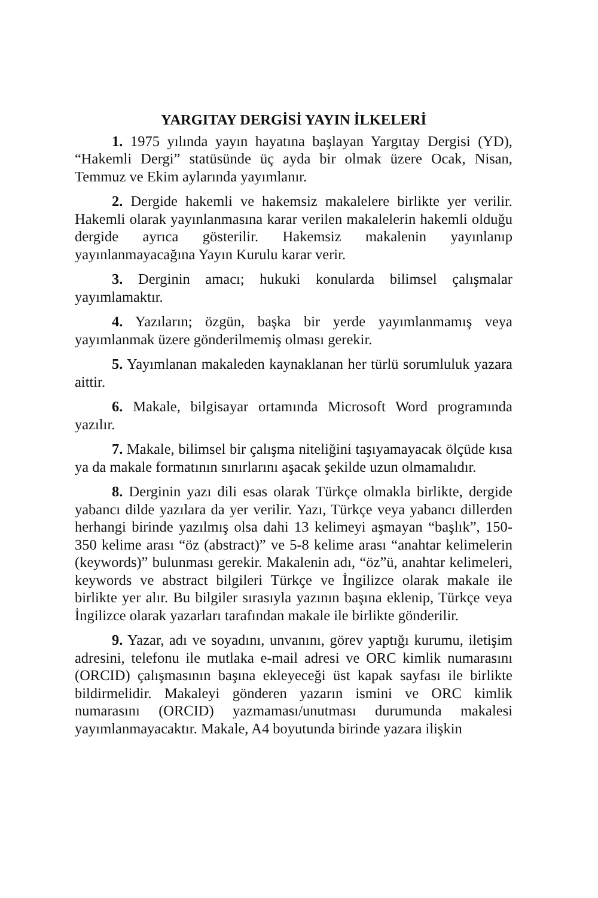YARGITAY DERGİSİ YAYIN İLKELERİ
1. 1975 yılında yayın hayatına başlayan Yargıtay Dergisi (YD), “Hakemli Dergi” statüsünde üç ayda bir olmak üzere Ocak, Nisan, Temmuz ve Ekim aylarında yayımlanır.
2. Dergide hakemli ve hakemsiz makalelere birlikte yer verilir. Hakemli olarak yayınlanmasına karar verilen makalelerin hakemli olduğu dergide ayrıca gösterilir. Hakemsiz makalenin yayınlanıp yayınlanmayacağına Yayın Kurulu karar verir.
3. Derginin amacı; hukuki konularda bilimsel çalışmalar yayımlamaktır.
4. Yazıların; özgün, başka bir yerde yayımlanmamış veya yayımlanmak üzere gönderilmemiş olması gerekir.
5. Yayımlanan makaleden kaynaklanan her türlü sorumluluk yazara aittir.
6. Makale, bilgisayar ortamında Microsoft Word programında yazılır.
7. Makale, bilimsel bir çalışma niteliğini taşıyamayacak ölçüde kısa ya da makale formatının sınırlarını aşacak şekilde uzun olmamalıdır.
8. Derginin yazı dili esas olarak Türkçe olmakla birlikte, dergide yabancı dilde yazılara da yer verilir. Yazı, Türkçe veya yabancı dillerden herhangi birinde yazılmış olsa dahi 13 kelimeyi aşmayan “başlık”, 150-350 kelime arası “öz (abstract)” ve 5-8 kelime arası “anahtar kelimelerin (keywords)” bulunması gerekir. Makalenin adı, “öz”ü, anahtar kelimeleri, keywords ve abstract bilgileri Türkçe ve İngilizce olarak makale ile birlikte yer alır. Bu bilgiler sırasıyla yazının başına eklenip, Türkçe veya İngilizce olarak yazarları tarafından makale ile birlikte gönderilir.
9. Yazar, adı ve soyadını, unvanını, görev yaptığı kurumu, iletişim adresini, telefonu ile mutlaka e-mail adresi ve ORC kimlik numarasını (ORCID) çalışmasının başına ekleyeceği üst kapak sayfası ile birlikte bildirmelidir. Makaleyi gönderen yazarın ismini ve ORC kimlik numarasını (ORCID) yazmaması/unutması durumunda makalesi yayımlanmayacaktır. Makale, A4 boyutunda birinde yazara ilişkin